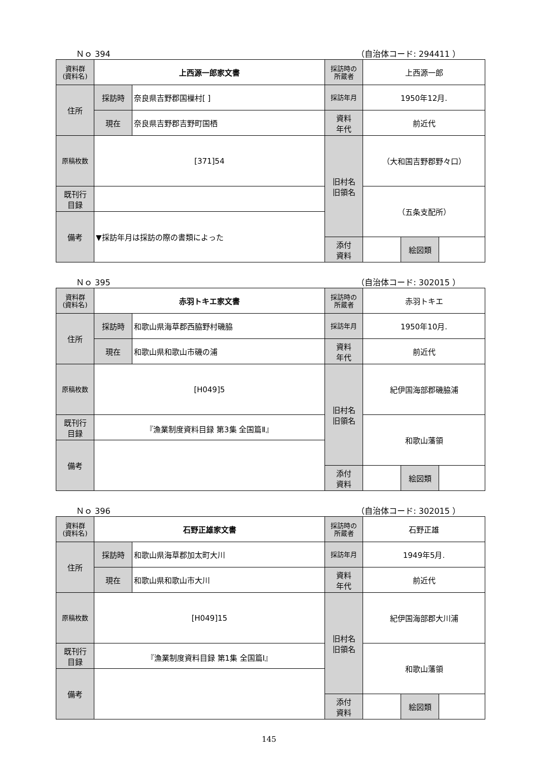Ｎｏ 394 （自治体コード: 294411 ）
| 資料群 (資料名) | 上西源一郎家文書 | | 採訪時の 所蔵者 | 上西源一郎 | | |
| 住所 | 採訪時 | 奈良県吉野郡国樔村[ ] | 採訪年月 | 1950年12月. | | |
| | 現在 | 奈良県吉野郡吉野町国栖 | 資料 年代 | 前近代 | | |
| 原稿枚数 | [371]54 | | 旧村名 旧領名 | （大和国吉野郡野々口） | | |
| 既刊行 目録 | | | | （五条支配所） | | |
| 備考 | ▼採訪年月は採訪の際の書類によった | | | | | |
| | | | 添付 資料 | | 絵図類 | |
Ｎｏ 395 （自治体コード: 302015 ）
| 資料群 (資料名) | 赤羽トキエ家文書 | | 採訪時の 所蔵者 | 赤羽トキエ | | |
| 住所 | 採訪時 | 和歌山県海草郡西脇野村磯脇 | 採訪年月 | 1950年10月. | | |
| | 現在 | 和歌山県和歌山市磯の浦 | 資料 年代 | 前近代 | | |
| 原稿枚数 | [H049]5 | | 旧村名 旧領名 | 紀伊国海部郡磯脇浦 | | |
| 既刊行 目録 | 『漁業制度資料目録 第3集 全国篇Ⅱ』 | | | 和歌山藩領 | | |
| 備考 | | | | | | |
| | | | 添付 資料 | | 絵図類 | |
Ｎｏ 396 （自治体コード: 302015 ）
| 資料群 (資料名) | 石野正雄家文書 | | 採訪時の 所蔵者 | 石野正雄 | | |
| 住所 | 採訪時 | 和歌山県海草郡加太町大川 | 採訪年月 | 1949年5月. | | |
| | 現在 | 和歌山県和歌山市大川 | 資料 年代 | 前近代 | | |
| 原稿枚数 | [H049]15 | | 旧村名 旧領名 | 紀伊国海部郡大川浦 | | |
| 既刊行 目録 | 『漁業制度資料目録 第1集 全国篇Ⅰ』 | | | 和歌山藩領 | | |
| 備考 | | | | | | |
| | | | 添付 資料 | | 絵図類 | |
145